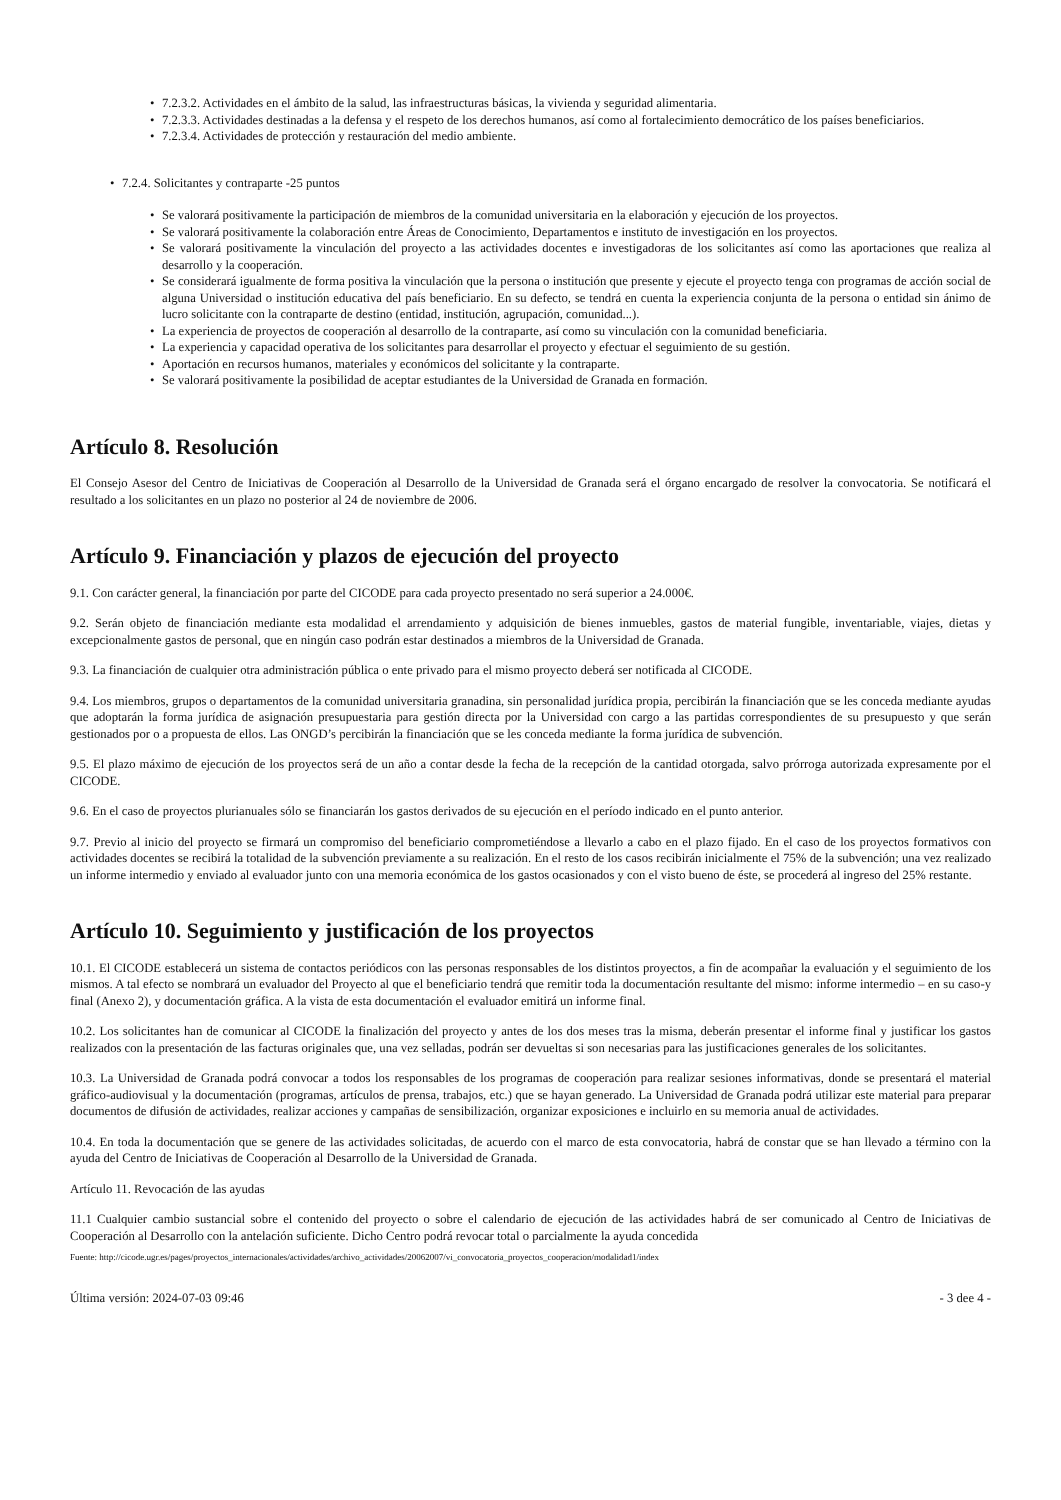7.2.3.2. Actividades en el ámbito de la salud, las infraestructuras básicas, la vivienda y seguridad alimentaria.
7.2.3.3. Actividades destinadas a la defensa y el respeto de los derechos humanos, así como al fortalecimiento democrático de los países beneficiarios.
7.2.3.4. Actividades de protección y restauración del medio ambiente.
7.2.4. Solicitantes y contraparte -25 puntos
Se valorará positivamente la participación de miembros de la comunidad universitaria en la elaboración y ejecución de los proyectos.
Se valorará positivamente la colaboración entre Áreas de Conocimiento, Departamentos e instituto de investigación en los proyectos.
Se valorará positivamente la vinculación del proyecto a las actividades docentes e investigadoras de los solicitantes así como las aportaciones que realiza al desarrollo y la cooperación.
Se considerará igualmente de forma positiva la vinculación que la persona o institución que presente y ejecute el proyecto tenga con programas de acción social de alguna Universidad o institución educativa del país beneficiario. En su defecto, se tendrá en cuenta la experiencia conjunta de la persona o entidad sin ánimo de lucro solicitante con la contraparte de destino (entidad, institución, agrupación, comunidad...).
La experiencia de proyectos de cooperación al desarrollo de la contraparte, así como su vinculación con la comunidad beneficiaria.
La experiencia y capacidad operativa de los solicitantes para desarrollar el proyecto y efectuar el seguimiento de su gestión.
Aportación en recursos humanos, materiales y económicos del solicitante y la contraparte.
Se valorará positivamente la posibilidad de aceptar estudiantes de la Universidad de Granada en formación.
Artículo 8. Resolución
El Consejo Asesor del Centro de Iniciativas de Cooperación al Desarrollo de la Universidad de Granada será el órgano encargado de resolver la convocatoria. Se notificará el resultado a los solicitantes en un plazo no posterior al 24 de noviembre de 2006.
Artículo 9. Financiación y plazos de ejecución del proyecto
9.1. Con carácter general, la financiación por parte del CICODE para cada proyecto presentado no será superior a 24.000€.
9.2. Serán objeto de financiación mediante esta modalidad el arrendamiento y adquisición de bienes inmuebles, gastos de material fungible, inventariable, viajes, dietas y excepcionalmente gastos de personal, que en ningún caso podrán estar destinados a miembros de la Universidad de Granada.
9.3. La financiación de cualquier otra administración pública o ente privado para el mismo proyecto deberá ser notificada al CICODE.
9.4. Los miembros, grupos o departamentos de la comunidad universitaria granadina, sin personalidad jurídica propia, percibirán la financiación que se les conceda mediante ayudas que adoptarán la forma jurídica de asignación presupuestaria para gestión directa por la Universidad con cargo a las partidas correspondientes de su presupuesto y que serán gestionados por o a propuesta de ellos. Las ONGD’s percibirán la financiación que se les conceda mediante la forma jurídica de subvención.
9.5. El plazo máximo de ejecución de los proyectos será de un año a contar desde la fecha de la recepción de la cantidad otorgada, salvo prórroga autorizada expresamente por el CICODE.
9.6. En el caso de proyectos plurianuales sólo se financiarán los gastos derivados de su ejecución en el período indicado en el punto anterior.
9.7. Previo al inicio del proyecto se firmará un compromiso del beneficiario comprometiéndose a llevarlo a cabo en el plazo fijado. En el caso de los proyectos formativos con actividades docentes se recibirá la totalidad de la subvención previamente a su realización. En el resto de los casos recibirán inicialmente el 75% de la subvención; una vez realizado un informe intermedio y enviado al evaluador junto con una memoria económica de los gastos ocasionados y con el visto bueno de éste, se procederá al ingreso del 25% restante.
Artículo 10. Seguimiento y justificación de los proyectos
10.1. El CICODE establecerá un sistema de contactos periódicos con las personas responsables de los distintos proyectos, a fin de acompañar la evaluación y el seguimiento de los mismos. A tal efecto se nombrará un evaluador del Proyecto al que el beneficiario tendrá que remitir toda la documentación resultante del mismo: informe intermedio – en su caso-y final (Anexo 2), y documentación gráfica. A la vista de esta documentación el evaluador emitirá un informe final.
10.2. Los solicitantes han de comunicar al CICODE la finalización del proyecto y antes de los dos meses tras la misma, deberán presentar el informe final y justificar los gastos realizados con la presentación de las facturas originales que, una vez selladas, podrán ser devueltas si son necesarias para las justificaciones generales de los solicitantes.
10.3. La Universidad de Granada podrá convocar a todos los responsables de los programas de cooperación para realizar sesiones informativas, donde se presentará el material gráfico-audiovisual y la documentación (programas, artículos de prensa, trabajos, etc.) que se hayan generado. La Universidad de Granada podrá utilizar este material para preparar documentos de difusión de actividades, realizar acciones y campañas de sensibilización, organizar exposiciones e incluirlo en su memoria anual de actividades.
10.4. En toda la documentación que se genere de las actividades solicitadas, de acuerdo con el marco de esta convocatoria, habrá de constar que se han llevado a término con la ayuda del Centro de Iniciativas de Cooperación al Desarrollo de la Universidad de Granada.
Artículo 11. Revocación de las ayudas
11.1 Cualquier cambio sustancial sobre el contenido del proyecto o sobre el calendario de ejecución de las actividades habrá de ser comunicado al Centro de Iniciativas de Cooperación al Desarrollo con la antelación suficiente. Dicho Centro podrá revocar total o parcialmente la ayuda concedida
Fuente: http://cicode.ugr.es/pages/proyectos_internacionales/actividades/archivo_actividades/20062007/vi_convocatoria_proyectos_cooperacion/modalidad1/index
Última versión: 2024-07-03 09:46 - 3 dee 4 -